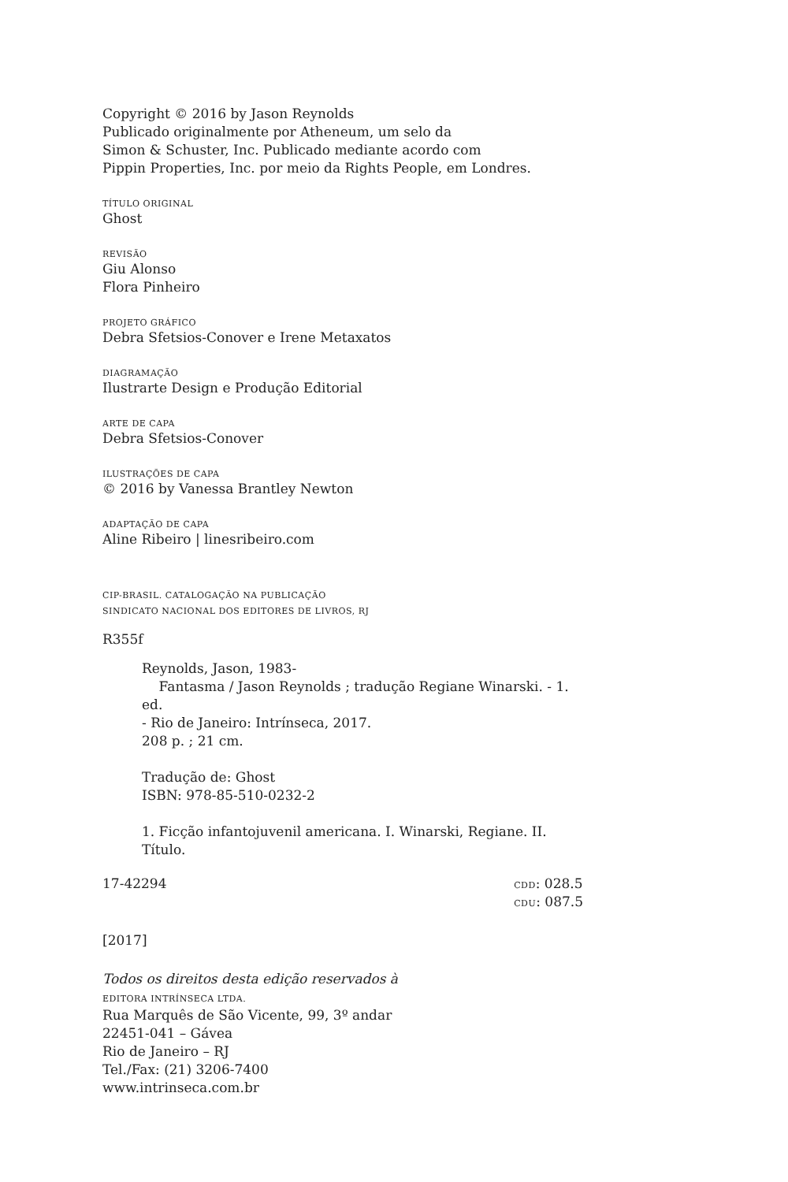Copyright © 2016 by Jason Reynolds
Publicado originalmente por Atheneum, um selo da
Simon & Schuster, Inc. Publicado mediante acordo com
Pippin Properties, Inc. por meio da Rights People, em Londres.
TÍTULO ORIGINAL
Ghost
REVISÃO
Giu Alonso
Flora Pinheiro
PROJETO GRÁFICO
Debra Sfetsios-Conover e Irene Metaxatos
DIAGRAMAÇÃO
Ilustrarte Design e Produção Editorial
ARTE DE CAPA
Debra Sfetsios-Conover
ILUSTRAÇÕES DE CAPA
© 2016 by Vanessa Brantley Newton
ADAPTAÇÃO DE CAPA
Aline Ribeiro | linesribeiro.com
CIP-BRASIL. CATALOGAÇÃO NA PUBLICAÇÃO
SINDICATO NACIONAL DOS EDITORES DE LIVROS, RJ
R355f
Reynolds, Jason, 1983-
Fantasma / Jason Reynolds ; tradução Regiane Winarski. - 1. ed.
- Rio de Janeiro: Intrínseca, 2017.
208 p. ; 21 cm.
Tradução de: Ghost
ISBN: 978-85-510-0232-2
1. Ficção infantojuvenil americana. I. Winarski, Regiane. II. Título.
17-42294 CDD: 028.5
CDU: 087.5
[2017]
Todos os direitos desta edição reservados à
EDITORA INTRÍNSECA LTDA.
Rua Marquês de São Vicente, 99, 3º andar
22451-041 – Gávea
Rio de Janeiro – RJ
Tel./Fax: (21) 3206-7400
www.intrinseca.com.br